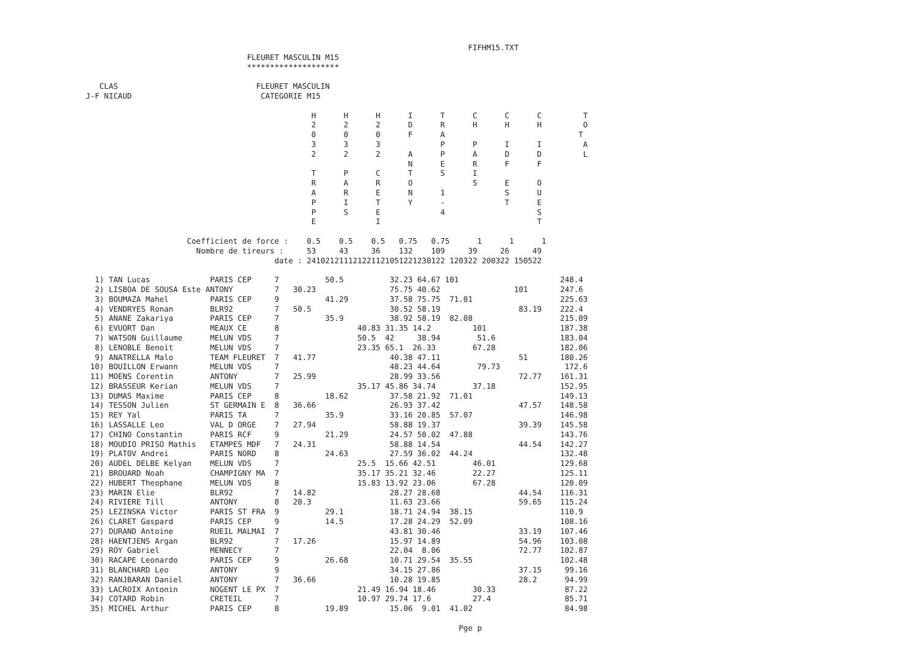FIFHM15.TXT
                                   FLEURET MASCULIN M15
                                   ********************

   CLAS                              FLEURET MASCULIN
J-F NICAUD                            CATEGORIE M15

                                                 H      H      H      I      T      C      C      C         T
                                                 2      2      2      D      R      H      H      H         O
                                                 0      0      0      F      A                             T
                                                 3      3      3             P      P      I      I         A
                                                 2      2      2      A      P      A      D      D         L
                                                                      N      E      R      F      F
                                                 T      P      C      T      S      I
                                                 R      A      R      O             S      E      O
                                                 A      R      E      N      1             S      U
                                                 P      I      T      Y      -             T      E
                                                 P      S      E             4                    S
                                                 E             I                                  T

                      Coefficient de force :    0.5    0.5    0.5   0.75   0.75      1      1      1
                        Nombre de tireurs :     53     43     36    132    109     39     26     49
                                         date : 241021211121221121051221230122 120322 200322 150522

  1) TAN Lucas             PARIS CEP     7          50.5          32.23 64.67 101                      248.4
  2) LISBOA DE SOUSA Este ANTONY         7   30.23                75.75 40.62                101       247.6
  3) BOUMAZA Mahel         PARIS CEP     9          41.29         37.58 75.75  71.01                   225.63
  4) VENDRYES Ronan        BLR92         7   50.5                 30.52 58.19                 83.19    222.4
  5) ANANE Zakariya        PARIS CEP     7          35.9          38.92 58.19  82.08                   215.09
  6) EVUORT Dan            MEAUX CE      8                 40.83 31.35 14.2         101                187.38
  7) WATSON Guillaume      MELUN VDS     7                 50.5  42     38.94        51.6              183.04
  8) LENOBLE Benoit        MELUN VDS     7                 23.35 65.1  26.33        67.28              182.06
  9) ANATRELLA Malo        TEAM FLEURET  7   41.77                40.38 47.11                 51       180.26
 10) BOUILLON Erwann       MELUN VDS     7                        48.23 44.64        79.73              172.6
 11) MOENS Corentin        ANTONY        7   25.99                28.99 33.56                 72.77    161.31
 12) BRASSEUR Kerian       MELUN VDS     7                 35.17 45.86 34.74        37.18              152.95
 13) DUMAS Maxime          PARIS CEP     8          18.62         37.58 21.92  71.01                   149.13
 14) TESSON Julien         ST GERMAIN E  8   36.66                26.93 37.42                 47.57    148.58
 15) REY Yal               PARIS TA      7          35.9          33.16 20.85  57.07                   146.98
 16) LASSALLE Leo          VAL D ORGE    7   27.94                58.88 19.37                 39.39    145.58
 17) CHINO Constantin      PARIS RCF     9          21.29         24.57 50.02  47.88                   143.76
 18) MOUDIO PRISO Mathis   ETAMPES MDF   7   24.31                58.88 14.54                 44.54    142.27
 19) PLATOV Andrei         PARIS NORD    8          24.63         27.59 36.02  44.24                   132.48
 20) AUDEL DELBE Kelyan    MELUN VDS     7                 25.5  15.66 42.51        46.01              129.68
 21) BROUARD Noah          CHAMPIGNY MA  7                 35.17 35.21 32.46        22.27              125.11
 22) HUBERT Theophane      MELUN VDS     8                 15.83 13.92 23.06        67.28              120.09
 23) MARIN Elie            BLR92         7   14.82                28.27 28.68                 44.54    116.31
 24) RIVIERE Till          ANTONY        8   20.3                 11.63 23.66                 59.65    115.24
 25) LEZINSKA Victor       PARIS ST FRA  9          29.1          18.71 24.94  38.15                   110.9
 26) CLARET Gaspard        PARIS CEP     9          14.5          17.28 24.29  52.09                   108.16
 27) DURAND Antoine        RUEIL MALMAI  7                        43.81 30.46                 33.19    107.46
 28) HAENTJENS Argan       BLR92         7   17.26                15.97 14.89                 54.96    103.08
 29) ROY Gabriel           MENNECY       7                        22.04  8.06                 72.77    102.87
 30) RACAPE Leonardo       PARIS CEP     9          26.68         10.71 29.54  35.55                   102.48
 31) BLANCHARD Leo         ANTONY        9                        34.15 27.86                 37.15     99.16
 32) RANJBARAN Daniel      ANTONY        7   36.66                10.28 19.85                 28.2      94.99
 33) LACROIX Antonin       NOGENT LE PX  7                 21.49 16.94 18.46        30.33               87.22
 34) COTARD Robin          CRETEIL       7                 10.97 29.74 17.6         27.4                85.71
 35) MICHEL Arthur         PARIS CEP     8          19.89         15.06  9.01  41.02                    84.98

                                                                                 Pge p